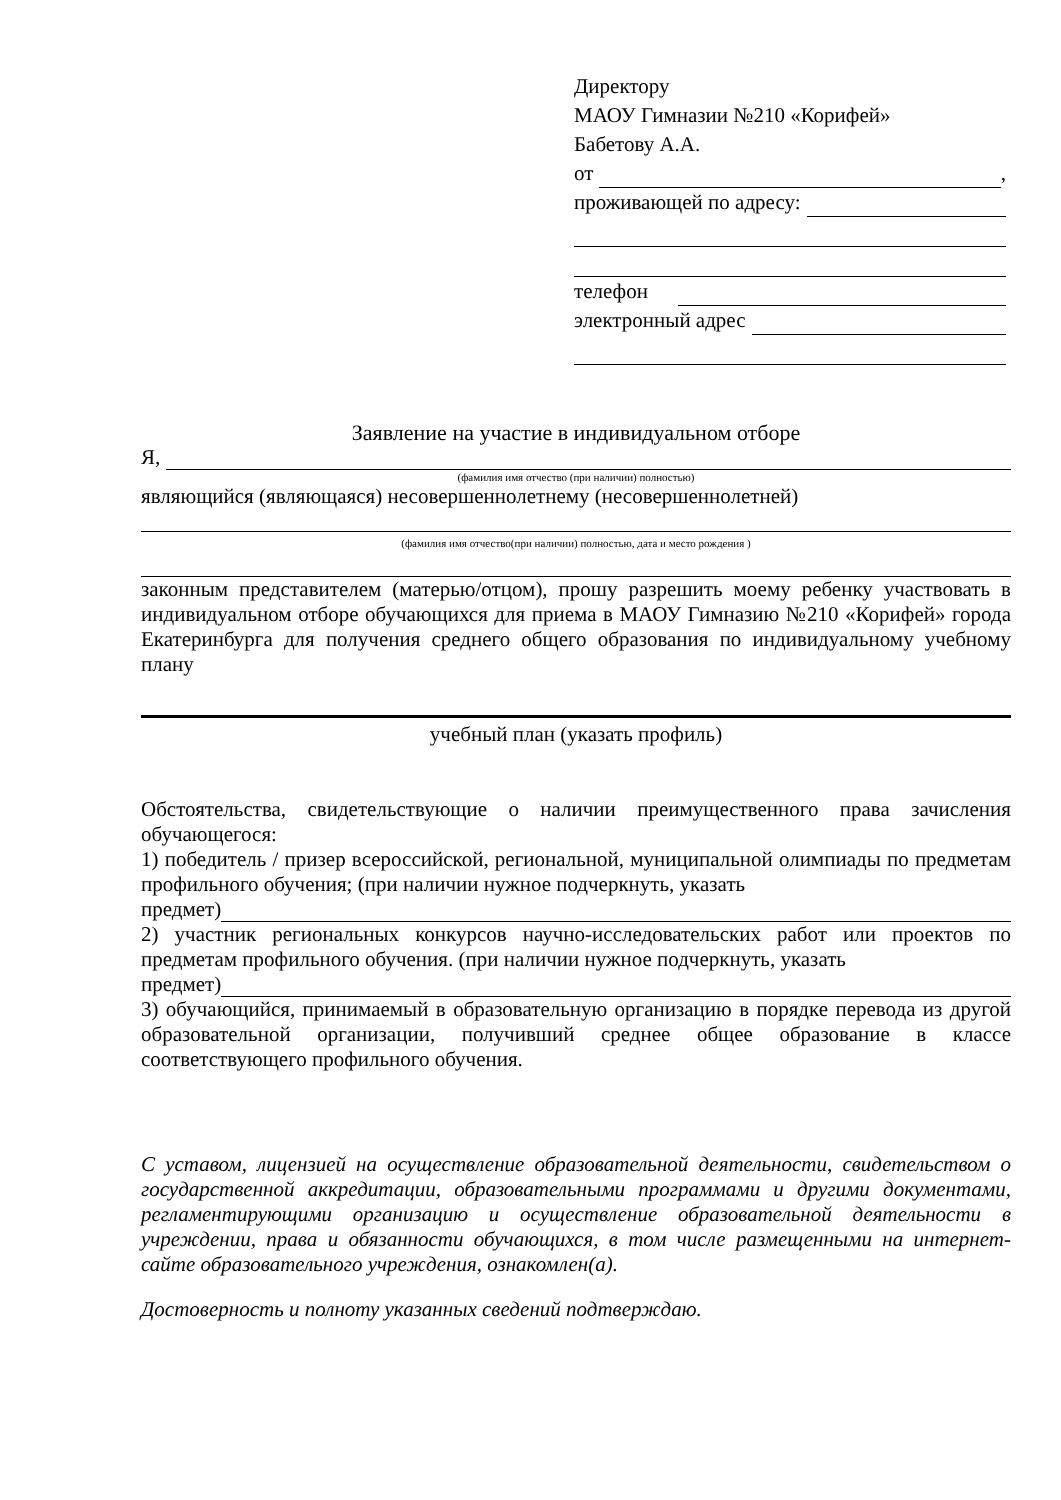Директору
МАОУ Гимназии №210 «Корифей»
Бабетову А.А.
от ,
проживающей по адресу:
телефон
электронный адрес
Заявление на участие в индивидуальном отборе
Я,
(фамилия имя отчество (при наличии) полностью)
являющийся (являющаяся) несовершеннолетнему (несовершеннолетней)
(фамилия имя отчество(при наличии) полностью, дата и место рождения )
законным представителем (матерью/отцом), прошу разрешить моему ребенку участвовать в индивидуальном отборе обучающихся для приема в МАОУ Гимназию №210 «Корифей» города Екатеринбурга для получения среднего общего образования по индивидуальному учебному плану
учебный план (указать профиль)
Обстоятельства, свидетельствующие о наличии преимущественного права зачисления обучающегося:
1) победитель / призер всероссийской, региональной, муниципальной олимпиады по предметам профильного обучения; (при наличии нужное подчеркнуть, указать
предмет)
2) участник региональных конкурсов научно-исследовательских работ или проектов по предметам профильного обучения. (при наличии нужное подчеркнуть, указать
предмет)
3) обучающийся, принимаемый в образовательную организацию в порядке перевода из другой образовательной организации, получивший среднее общее образование в классе соответствующего профильного обучения.
С уставом, лицензией на осуществление образовательной деятельности, свидетельством о государственной аккредитации, образовательными программами и другими документами, регламентирующими организацию и осуществление образовательной деятельности в учреждении, права и обязанности обучающихся, в том числе размещенными на интернет-сайте образовательного учреждения, ознакомлен(а).
Достоверность и полноту указанных сведений подтверждаю.